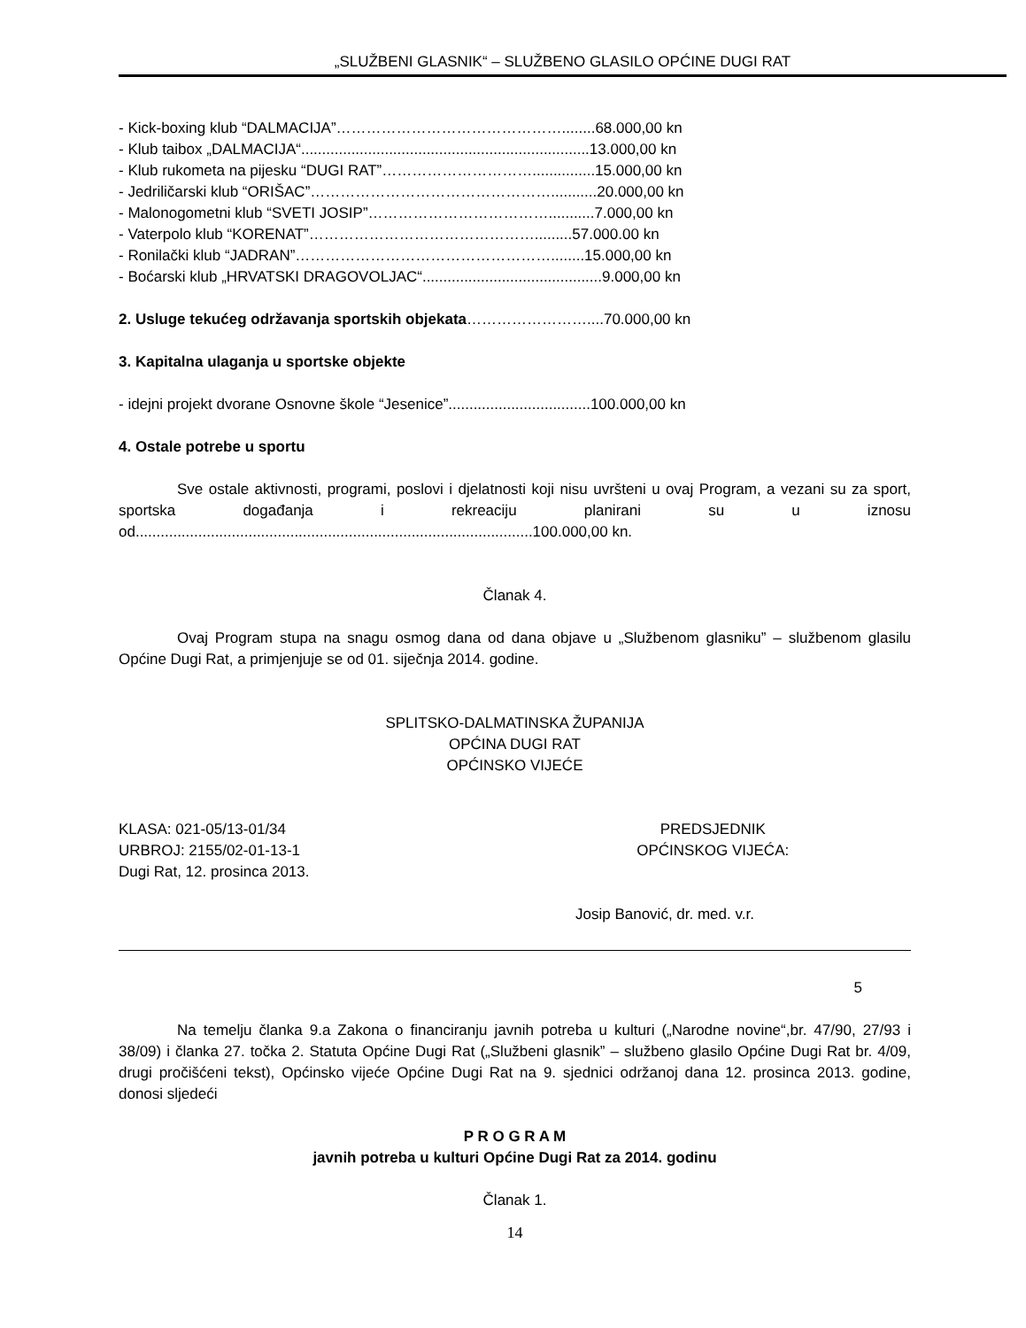„SLUŽBENI GLASNIK“ – SLUŽBENO GLASILO OPĆINE DUGI RAT
- Kick-boxing klub “DALMACIJA”………………………………………........68.000,00 kn
- Klub taibox „DALMACIJA“.....................................................................13.000,00 kn
- Klub rukometa na pijesku “DUGI RAT”…………………………...............15.000,00 kn
- Jedriličarski klub “ORIŠAC”…………………………………………...........20.000,00 kn
- Malonogometni klub “SVETI JOSIP”………………………………...........7.000,00 kn
- Vaterpolo klub “KORENAT”……………………………………….........57.000.00 kn
- Ronilački klub “JADRAN”……………………………………………........15.000,00 kn
- Boćarski klub „HRVATSKI DRAGOVOLJAC“...........................................9.000,00 kn
2. Usluge tekućeg održavanja sportskih objekata……………………....70.000,00 kn
3. Kapitalna ulaganja u sportske objekte
- idejni projekt dvorane Osnovne škole “Jesenice”..................................100.000,00 kn
4. Ostale potrebe u sportu
Sve ostale aktivnosti, programi, poslovi i djelatnosti koji nisu uvršteni u ovaj Program, a vezani su za sport, sportska događanja i rekreaciju planirani su u iznosu od...............................................................................................100.000,00 kn.
Članak 4.
Ovaj Program stupa na snagu osmog dana od dana objave u „Službenom glasniku” – službenom glasilu Općine Dugi Rat, a primjenjuje se od 01. siječnja 2014. godine.
SPLITSKO-DALMATINSKA ŽUPANIJA
OPĆINA DUGI RAT
OPĆINSKO VIJEĆE
KLASA: 021-05/13-01/34
URBROJ: 2155/02-01-13-1
Dugi Rat, 12. prosinca 2013.
PREDSJEDNIK
OPĆINSKOG VIJEĆA:
Josip Banović, dr. med. v.r.
5
Na temelju članka 9.a Zakona o financiranju javnih potreba u kulturi („Narodne novine“,br. 47/90, 27/93 i 38/09) i članka 27. točka 2. Statuta Općine Dugi Rat („Službeni glasnik” – službeno glasilo Općine Dugi Rat br. 4/09, drugi pročišćeni tekst), Općinsko vijeće Općine Dugi Rat na 9. sjednici održanoj dana 12. prosinca 2013. godine, donosi sljedeći
P R O G R A M
javnih potreba u kulturi Općine Dugi Rat za 2014. godinu
Članak 1.
14